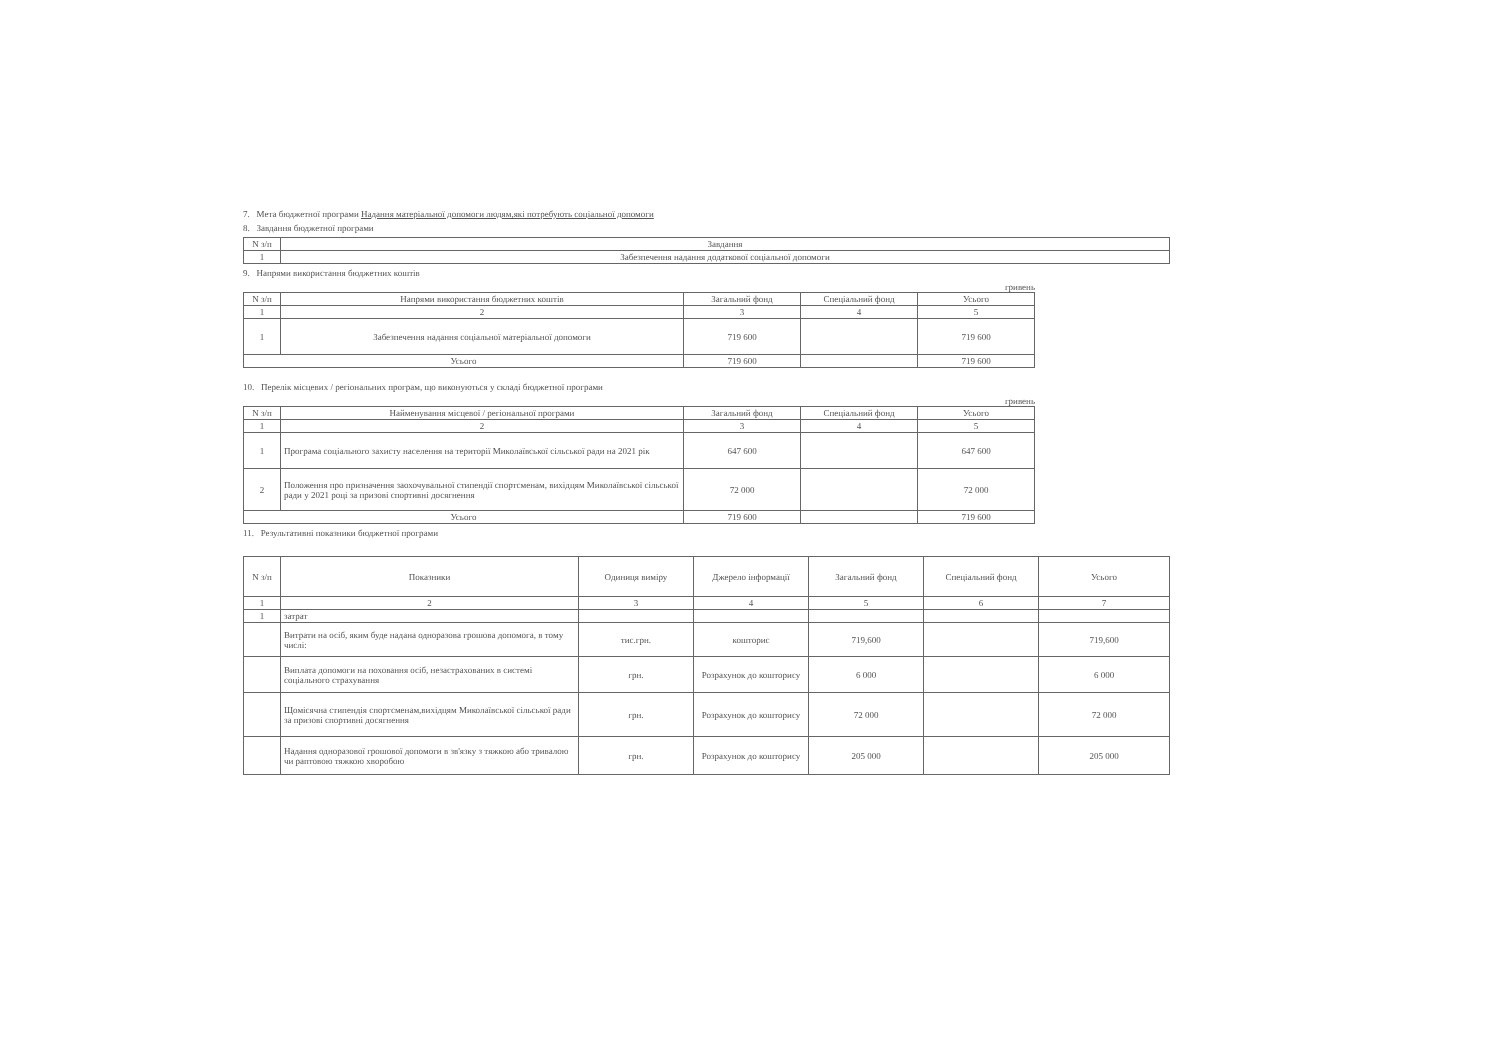7. Мета бюджетної програми Надання матеріальної допомоги людям,які потребують соціальної допомоги
8. Завдання бюджетної програми
| N з/п | Завдання |
| --- | --- |
| 1 | Забезпечення надання додаткової соціальної допомоги |
9. Напрями використання бюджетних коштів
гривень
| N з/п | Напрями використання бюджетних коштів | Загальний фонд | Спеціальний фонд | Усього |
| --- | --- | --- | --- | --- |
| 1 | 2 | 3 | 4 | 5 |
| 1 | Забезпечення надання соціальної матеріальної допомоги | 719 600 | | 719 600 |
| Усього | | 719 600 | | 719 600 |
10. Перелік місцевих / регіональних програм, що виконуються у складі бюджетної програми
гривень
| N з/п | Найменування місцевої / регіональної програми | Загальний фонд | Спеціальний фонд | Усього |
| --- | --- | --- | --- | --- |
| 1 | 2 | 3 | 4 | 5 |
| 1 | Програма соціального захисту населення на території Миколаївської сільської ради на 2021 рік | 647 600 | | 647 600 |
| 2 | Положення про призначення заохочувальної стипендії спортсменам, вихідцям Миколаївської сільської ради у 2021 році за призові спортивні досягнення | 72 000 | | 72 000 |
| Усього | | 719 600 | | 719 600 |
11. Результативні показники бюджетної програми
| N з/п | Показники | Одиниця виміру | Джерело інформації | Загальний фонд | Спеціальний фонд | Усього |
| --- | --- | --- | --- | --- | --- | --- |
| 1 | 2 | 3 | 4 | 5 | 6 | 7 |
| 1 | затрат | | | | | |
| | Витрати на осіб, яким буде надана одноразова грошова допомога, в тому числі: | тис.грн. | кошторис | 719,600 | | 719,600 |
| | Виплата допомоги на поховання осіб, незастрахованих в системі соціального страхування | грн. | Розрахунок до кошторису | 6 000 | | 6 000 |
| | Щомісячна стипендія спортсменам,вихідцям Миколаївської сільської ради за призові спортивні досягнення | грн. | Розрахунок до кошторису | 72 000 | | 72 000 |
| | Надання одноразової грошової допомоги в зв'язку з тяжкою або тривалою чи раптовою тяжкою хворобою | грн. | Розрахунок до кошторису | 205 000 | | 205 000 |